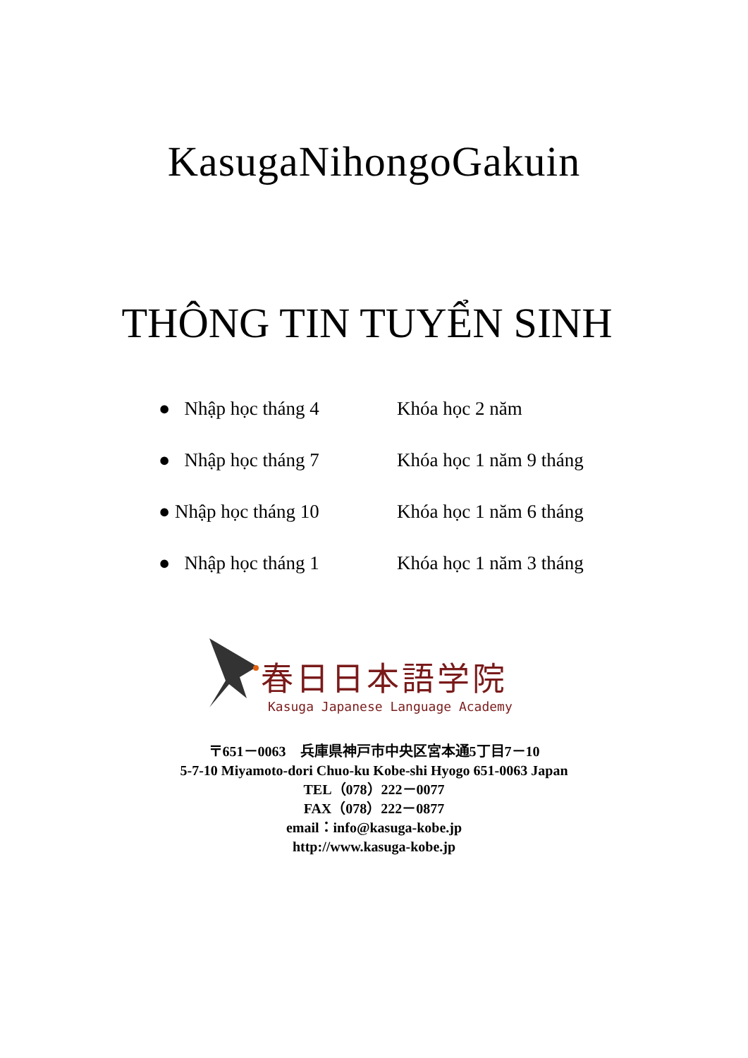KasugaNihongoGakuin
THÔNG TIN TUYỂN SINH
● Nhập học tháng 4 Khóa học 2 năm
● Nhập học tháng 7 Khóa học 1 năm 9 tháng
● Nhập học tháng 10 Khóa học 1 năm 6 tháng
● Nhập học tháng 1 Khóa học 1 năm 3 tháng
春日日本語学院
Kasuga Japanese Language Academy
〒651－0063　兵庫県神戸市中央区宮本通5丁目7－10
5-7-10 Miyamoto-dori Chuo-ku Kobe-shi Hyogo 651-0063 Japan
TEL（078）222－0077
FAX（078）222－0877
email：info@kasuga-kobe.jp
http://www.kasuga-kobe.jp